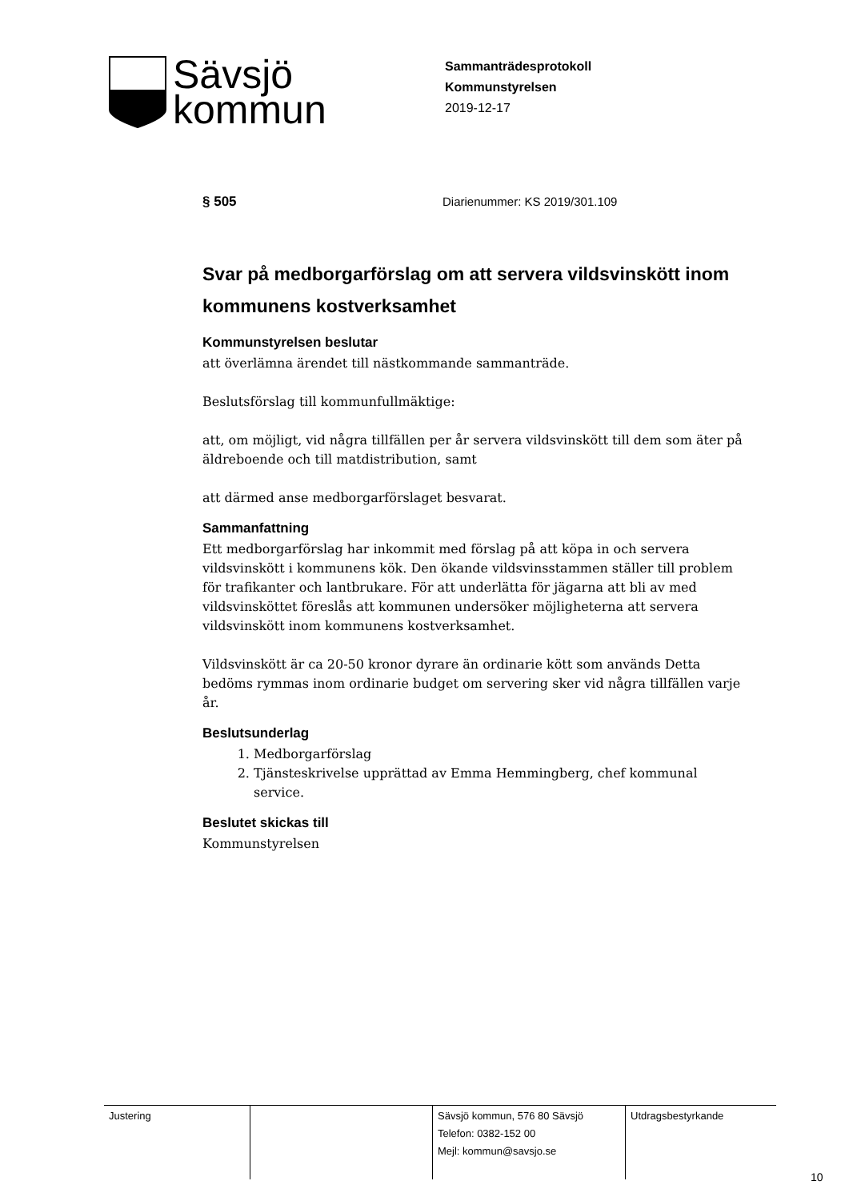Sävsjö
kommun
Sammanträdesprotokoll
Kommunstyrelsen
2019-12-17
§ 505 Diarienummer: KS 2019/301.109
Svar på medborgarförslag om att servera vildsvinskött inom kommunens kostverksamhet
Kommunstyrelsen beslutar
att överlämna ärendet till nästkommande sammanträde.
Beslutsförslag till kommunfullmäktige:
att, om möjligt, vid några tillfällen per år servera vildsvinskött till dem som äter på äldreboende och till matdistribution, samt
att därmed anse medborgarförslaget besvarat.
Sammanfattning
Ett medborgarförslag har inkommit med förslag på att köpa in och servera vildsvinskött i kommunens kök. Den ökande vildsvinsstammen ställer till problem för trafikanter och lantbrukare. För att underlätta för jägarna att bli av med vildsvinsköttet föreslås att kommunen undersöker möjligheterna att servera vildsvinskött inom kommunens kostverksamhet.
Vildsvinskött är ca 20-50 kronor dyrare än ordinarie kött som används Detta bedöms rymmas inom ordinarie budget om servering sker vid några tillfällen varje år.
Beslutsunderlag
1. Medborgarförslag
2. Tjänsteskrivelse upprättad av Emma Hemmingberg, chef kommunal service.
Beslutet skickas till
Kommunstyrelsen
| Justering | | Sävsjö kommun, 576 80 Sävsjö Telefon: 0382-152 00 Mejl: kommun@savsjo.se | Utdragsbestyrkande |
10